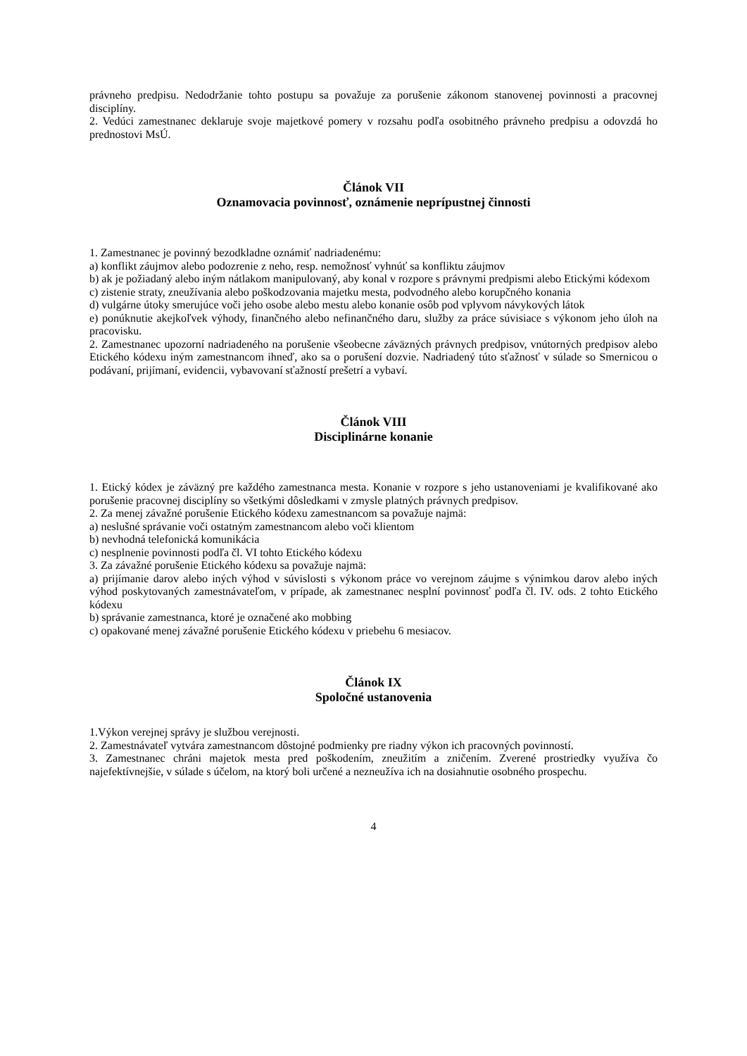právneho predpisu. Nedodržanie tohto postupu sa považuje za porušenie zákonom stanovenej povinnosti a pracovnej disciplíny.
2. Vedúci zamestnanec deklaruje svoje majetkové pomery v rozsahu podľa osobitného právneho predpisu a odovzdá ho prednostovi MsÚ.
Článok VII
Oznamovacia povinnosť, oznámenie neprípustnej činnosti
1. Zamestnanec je povinný bezodkladne oznámiť nadriadenému:
a) konflikt záujmov alebo podozrenie z neho, resp. nemožnosť vyhnúť sa konfliktu záujmov
b) ak je požiadaný alebo iným nátlakom manipulovaný, aby konal v rozpore s právnymi predpismi alebo Etickými kódexom
c) zistenie straty, zneužívania alebo poškodzovania majetku mesta, podvodného alebo korupčného konania
d) vulgárne útoky smerujúce voči jeho osobe alebo mestu alebo konanie osôb pod vplyvom návykových látok
e) ponúknutie akejkoľvek výhody, finančného alebo nefinančného daru, služby za práce súvisiace s výkonom jeho úloh na pracovisku.
2. Zamestnanec upozorní nadriadeného na porušenie všeobecne záväzných právnych predpisov, vnútorných predpisov alebo Etického kódexu iným zamestnancom ihneď, ako sa o porušení dozvie. Nadriadený túto sťažnosť v súlade so Smernicou o podávaní, prijímaní, evidencii, vybavovaní sťažností prešetrí a vybaví.
Článok VIII
Disciplinárne konanie
1. Etický kódex je záväzný pre každého zamestnanca mesta. Konanie v rozpore s jeho ustanoveniami je kvalifikované ako porušenie pracovnej disciplíny so všetkými dôsledkami v zmysle platných právnych predpisov.
2. Za menej závažné porušenie Etického kódexu zamestnancom sa považuje najmä:
a) neslušné správanie voči ostatným zamestnancom alebo voči klientom
b) nevhodná telefonická komunikácia
c) nesplnenie povinnosti podľa čl. VI tohto Etického kódexu
3. Za závažné porušenie Etického kódexu sa považuje najmä:
a) prijímanie darov alebo iných výhod v súvislosti s výkonom práce vo verejnom záujme s výnimkou darov alebo iných výhod poskytovaných zamestnávateľom, v prípade, ak zamestnanec nesplní povinnosť podľa čl. IV. ods. 2 tohto Etického kódexu
b) správanie zamestnanca, ktoré je označené ako mobbing
c) opakované menej závažné porušenie Etického kódexu v priebehu 6 mesiacov.
Článok IX
Spoločné ustanovenia
1.Výkon verejnej správy je službou verejnosti.
2. Zamestnávateľ vytvára zamestnancom dôstojné podmienky pre riadny výkon ich pracovných povinností.
3. Zamestnanec chráni majetok mesta pred poškodením, zneužitím a zničením. Zverené prostriedky využíva čo najefektívnejšie, v súlade s účelom, na ktorý boli určené a nezneužíva ich na dosiahnutie osobného prospechu.
4